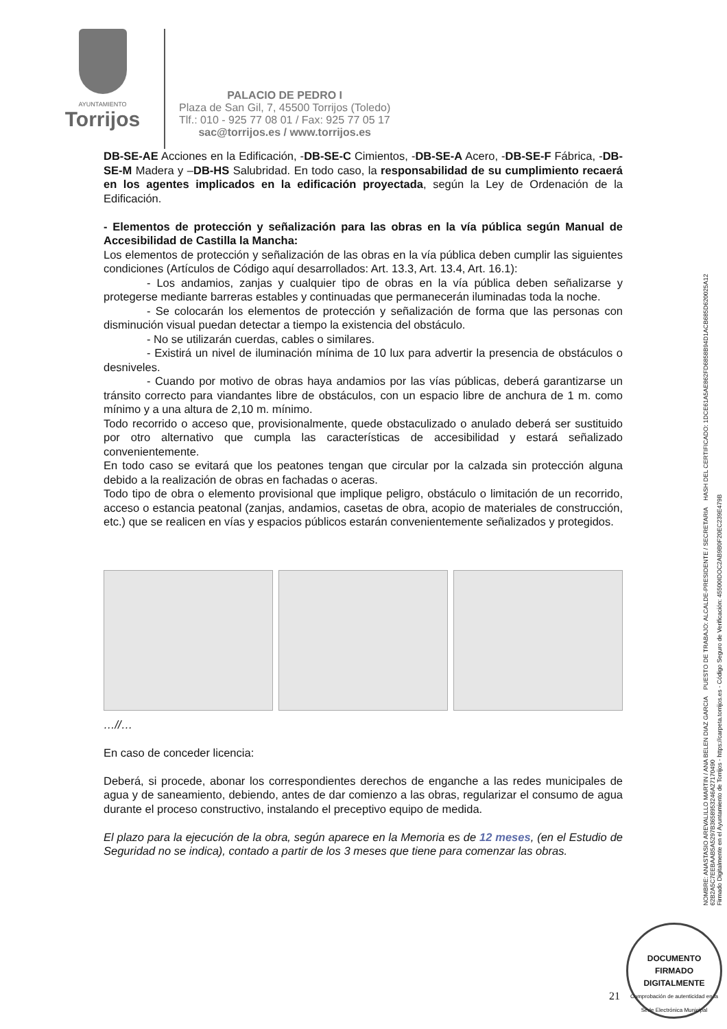AYUNTAMIENTO
Torrijos
PALACIO DE PEDRO I
Plaza de San Gil, 7, 45500 Torrijos (Toledo)
Tlf.: 010 - 925 77 08 01 / Fax: 925 77 05 17
sac@torrijos.es / www.torrijos.es
DB-SE-AE Acciones en la Edificación, -DB-SE-C Cimientos, -DB-SE-A Acero, -DB-SE-F Fábrica, -DB-SE-M Madera y –DB-HS Salubridad. En todo caso, la responsabilidad de su cumplimiento recaerá en los agentes implicados en la edificación proyectada, según la Ley de Ordenación de la Edificación.
- Elementos de protección y señalización para las obras en la vía pública según Manual de Accesibilidad de Castilla la Mancha:
Los elementos de protección y señalización de las obras en la vía pública deben cumplir las siguientes condiciones (Artículos de Código aquí desarrollados: Art. 13.3, Art. 13.4, Art. 16.1):
- Los andamios, zanjas y cualquier tipo de obras en la vía pública deben señalizarse y protegerse mediante barreras estables y continuadas que permanecerán iluminadas toda la noche.
- Se colocarán los elementos de protección y señalización de forma que las personas con disminución visual puedan detectar a tiempo la existencia del obstáculo.
- No se utilizarán cuerdas, cables o similares.
- Existirá un nivel de iluminación mínima de 10 lux para advertir la presencia de obstáculos o desniveles.
- Cuando por motivo de obras haya andamios por las vías públicas, deberá garantizarse un tránsito correcto para viandantes libre de obstáculos, con un espacio libre de anchura de 1 m. como mínimo y a una altura de 2,10 m. mínimo.
Todo recorrido o acceso que, provisionalmente, quede obstaculizado o anulado deberá ser sustituido por otro alternativo que cumpla las características de accesibilidad y estará señalizado convenientemente.
En todo caso se evitará que los peatones tengan que circular por la calzada sin protección alguna debido a la realización de obras en fachadas o aceras.
Todo tipo de obra o elemento provisional que implique peligro, obstáculo o limitación de un recorrido, acceso o estancia peatonal (zanjas, andamios, casetas de obra, acopio de materiales de construcción, etc.) que se realicen en vías y espacios públicos estarán convenientemente señalizados y protegidos.
…//…
En caso de conceder licencia:
Deberá, si procede, abonar los correspondientes derechos de enganche a las redes municipales de agua y de saneamiento, debiendo, antes de dar comienzo a las obras, regularizar el consumo de agua durante el proceso constructivo, instalando el preceptivo equipo de medida.
El plazo para la ejecución de la obra, según aparece en la Memoria es de 12 meses, (en el Estudio de Seguridad no se indica), contado a partir de los 3 meses que tiene para comenzar las obras.
NOMBRE: ANASTASIO AREVALILLO MARTIN / ANA BELEN DIAZ GARCIA PUESTO DE TRABAJO: ALCALDE-PRESIDENTE / SECRETARIA HASH DEL CERTIFICADO: 1DCE61A5AE862FD6858B94D1ACB685D620025A12 62B2A5C7EEBAAB5A5297B3658953246A27170490
Firmado Digitalmente en el Ayuntamiento de Torrijos - https://carpeta.torrijos.es - Código Seguro de Verificación: 45500IDOC2AB9B0F20EC239E479B
DOCUMENTO FIRMADO DIGITALMENTE
Comprobación de autenticidad en la Sede Electrónica Municipal
21